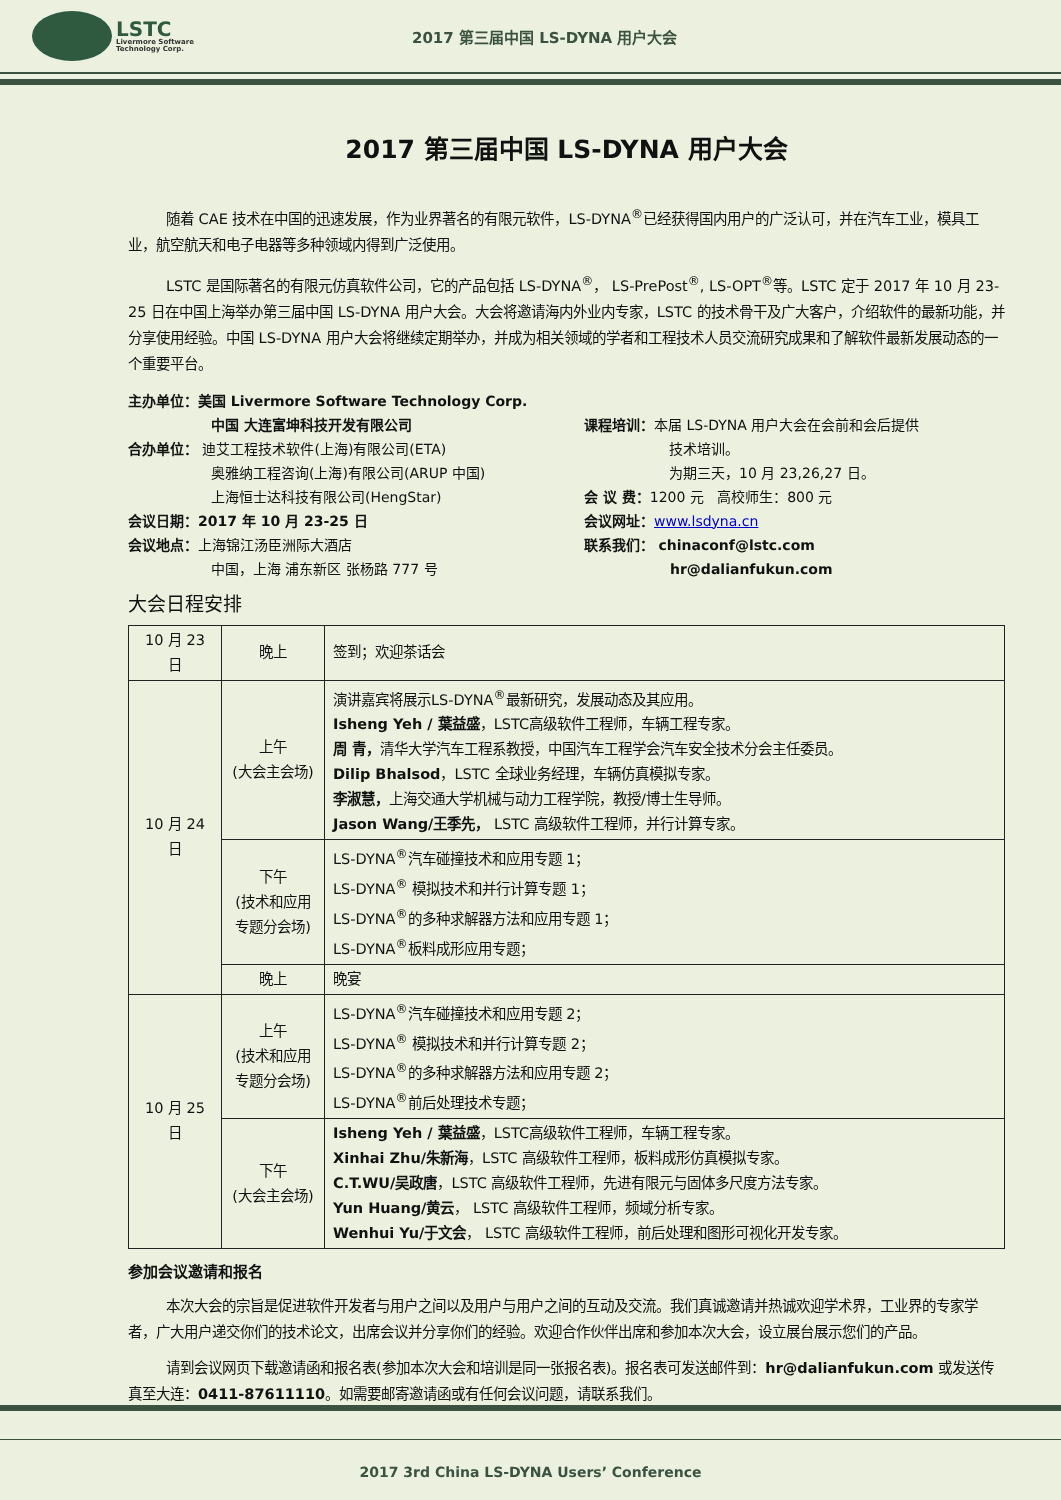LSTC
Livermore Software
Technology Corp.
2017 第三届中国 LS-DYNA 用户大会
2017 第三届中国 LS-DYNA 用户大会
随着 CAE 技术在中国的迅速发展，作为业界著名的有限元软件，LS-DYNA<sup>®</sup>已经获得国内用户的广泛认可，并在汽车工业，模具工业，航空航天和电子电器等多种领域内得到广泛使用。
LSTC 是国际著名的有限元仿真软件公司，它的产品包括 LS-DYNA<sup>®</sup>， LS-PrePost<sup>®</sup>, LS-OPT<sup>®</sup>等。LSTC 定于 2017 年 10 月 23-25 日在中国上海举办第三届中国 LS-DYNA 用户大会。大会将邀请海内外业内专家，LSTC 的技术骨干及广大客户，介绍软件的最新功能，并分享使用经验。中国 LS-DYNA 用户大会将继续定期举办，并成为相关领域的学者和工程技术人员交流研究成果和了解软件最新发展动态的一个重要平台。
主办单位：美国 Livermore Software Technology Corp.
中国 大连富坤科技开发有限公司
合办单位： 迪艾工程技术软件(上海)有限公司(ETA)
奥雅纳工程咨询(上海)有限公司(ARUP 中国)
上海恒士达科技有限公司(HengStar)
会议日期：2017 年 10 月 23-25 日
会议地点：上海锦江汤臣洲际大酒店
中国，上海 浦东新区 张杨路 777 号
课程培训：本届 LS-DYNA 用户大会在会前和会后提供
技术培训。
为期三天，10 月 23,26,27 日。
会 议 费：1200 元 高校师生：800 元
会议网址：www.lsdyna.cn
联系我们： chinaconf@lstc.com
hr@dalianfukun.com
大会日程安排
| 10 月 23 日 | 晚上 | 签到；欢迎茶话会 |
| 10 月 24 日 | 上午 (大会主会场) | 演讲嘉宾将展示LS-DYNA<sup>®</sup>最新研究，发展动态及其应用。 Isheng Yeh / 葉益盛 ，LSTC高级软件工程师，车辆工程专家。 周 青， 清华大学汽车工程系教授，中国汽车工程学会汽车安全技术分会主任委员。 Dilip Bhalsod ，LSTC 全球业务经理，车辆仿真模拟专家。 李淑慧， 上海交通大学机械与动力工程学院，教授/博士生导师。 Jason Wang/王季先， LSTC 高级软件工程师，并行计算专家。 |
| | 下午 (技术和应用专题分会场) | LS-DYNA<sup>®</sup>汽车碰撞技术和应用专题 1； LS-DYNA<sup>®</sup> 模拟技术和并行计算专题 1； LS-DYNA<sup>®</sup>的多种求解器方法和应用专题 1； LS-DYNA<sup>®</sup>板料成形应用专题； |
| | 晚上 | 晚宴 |
| 10 月 25 日 | 上午 (技术和应用专题分会场) | LS-DYNA<sup>®</sup>汽车碰撞技术和应用专题 2； LS-DYNA<sup>®</sup> 模拟技术和并行计算专题 2； LS-DYNA<sup>®</sup>的多种求解器方法和应用专题 2； LS-DYNA<sup>®</sup>前后处理技术专题； |
| | 下午 (大会主会场) | Isheng Yeh / 葉益盛 ，LSTC高级软件工程师，车辆工程专家。 Xinhai Zhu/朱新海 ，LSTC 高级软件工程师，板料成形仿真模拟专家。 C.T.WU/吴政唐 ，LSTC 高级软件工程师，先进有限元与固体多尺度方法专家。 Yun Huang/黄云 ， LSTC 高级软件工程师，频域分析专家。 Wenhui Yu/于文会 ， LSTC 高级软件工程师，前后处理和图形可视化开发专家。 |
参加会议邀请和报名
本次大会的宗旨是促进软件开发者与用户之间以及用户与用户之间的互动及交流。我们真诚邀请并热诚欢迎学术界，工业界的专家学者，广大用户递交你们的技术论文，出席会议并分享你们的经验。欢迎合作伙伴出席和参加本次大会，设立展台展示您们的产品。
请到会议网页下载邀请函和报名表(参加本次大会和培训是同一张报名表)。报名表可发送邮件到：hr@dalianfukun.com 或发送传真至大连：0411-87611110。如需要邮寄邀请函或有任何会议问题，请联系我们。
2017 3rd China LS-DYNA Users’ Conference